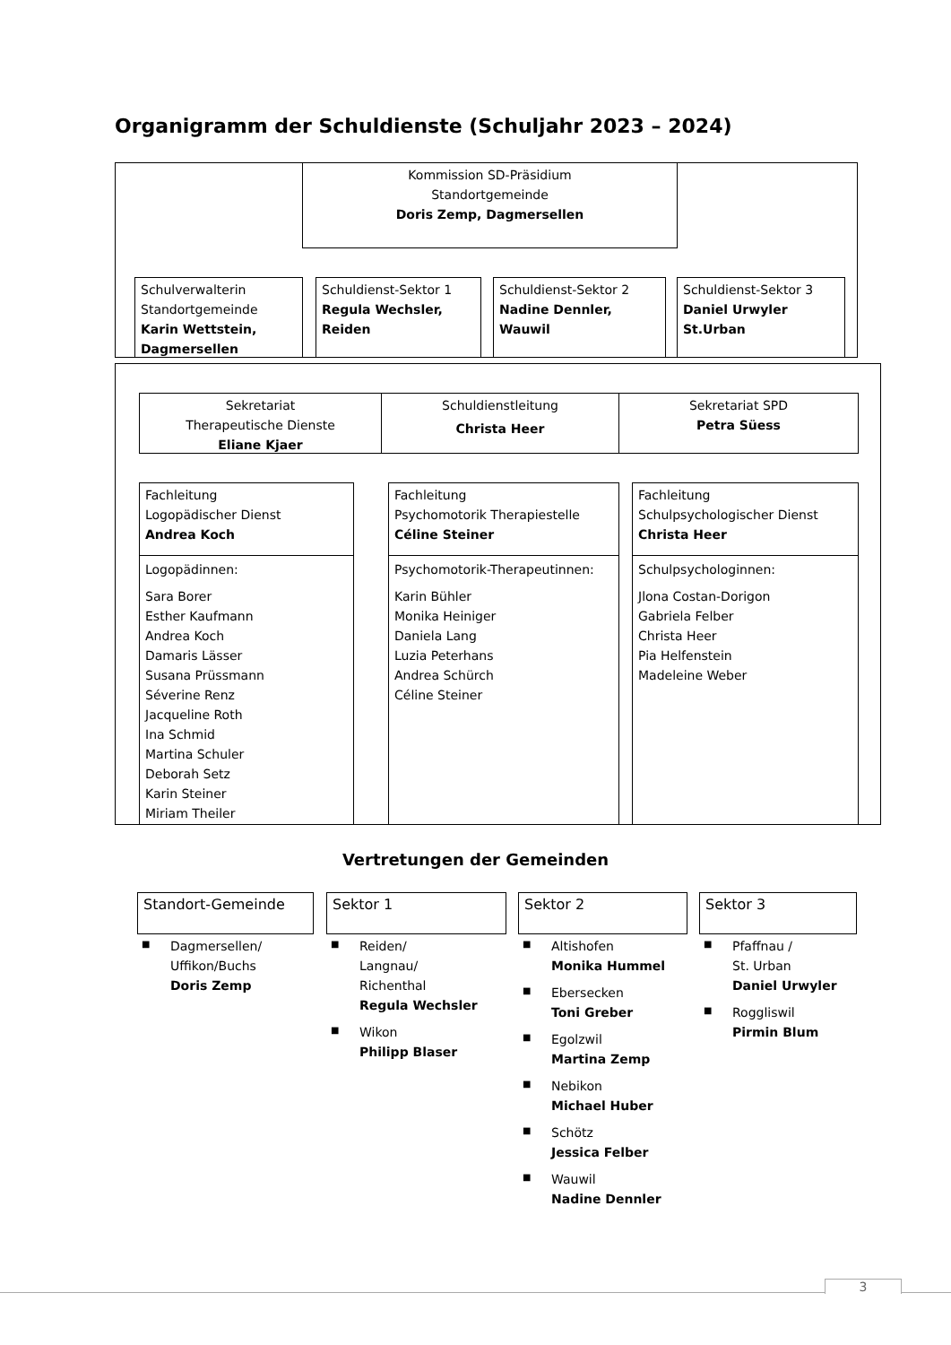Organigramm der Schuldienste (Schuljahr 2023 – 2024)
Kommission SD-Präsidium
Standortgemeinde
Doris Zemp, Dagmersellen
Schulverwalterin
Standortgemeinde
Karin Wettstein, Dagmersellen
Schuldienst-Sektor 1
Regula Wechsler, Reiden
Schuldienst-Sektor 2
Nadine Dennler, Wauwil
Schuldienst-Sektor 3
Daniel Urwyler St.Urban
Sekretariat
Therapeutische Dienste
Eliane Kjaer
Schuldienstleitung
Christa Heer
Sekretariat SPD
Petra Süess
Fachleitung
Logopädischer Dienst
Andrea Koch
Logopädinnen:
Sara Borer
Esther Kaufmann
Andrea Koch
Damaris Lässer
Susana Prüssmann
Séverine Renz
Jacqueline Roth
Ina Schmid
Martina Schuler
Deborah Setz
Karin Steiner
Miriam Theiler
Fachleitung
Psychomotorik Therapiestelle
Céline Steiner
Psychomotorik-Therapeutinnen:
Karin Bühler
Monika Heiniger
Daniela Lang
Luzia Peterhans
Andrea Schürch
Céline Steiner
Fachleitung
Schulpsychologischer Dienst
Christa Heer
Schulpsychologinnen:
Jlona Costan-Dorigon
Gabriela Felber
Christa Heer
Pia Helfenstein
Madeleine Weber
Vertretungen der Gemeinden
Standort-Gemeinde Sektor 1 Sektor 2 Sektor 3
■ Dagmersellen/
Uffikon/Buchs
Doris Zemp
■ Reiden/
Langnau/
Richenthal
Regula Wechsler
■ Wikon
Philipp Blaser
■ Altishofen
Monika Hummel
■ Ebersecken
Toni Greber
■ Egolzwil
Martina Zemp
■ Nebikon
Michael Huber
■ Schötz
Jessica Felber
■ Wauwil
Nadine Dennler
■ Pfaffnau /
St. Urban
Daniel Urwyler
■ Roggliswil
Pirmin Blum
3